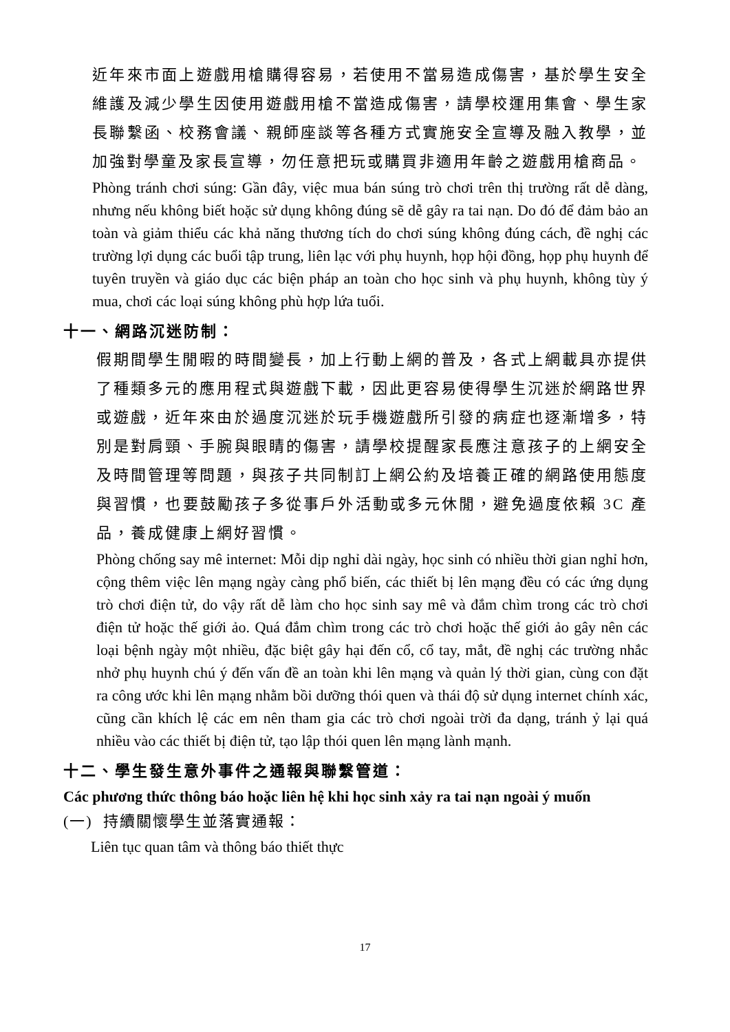近年來市面上遊戲用槍購得容易，若使用不當易造成傷害，基於學生安全維護及減少學生因使用遊戲用槍不當造成傷害，請學校運用集會、學生家長聯繫函、校務會議、親師座談等各種方式實施安全宣導及融入教學，並加強對學童及家長宣導，勿任意把玩或購買非適用年齡之遊戲用槍商品。
Phòng tránh chơi súng: Gần đây, việc mua bán súng trò chơi trên thị trường rất dễ dàng, nhưng nếu không biết hoặc sử dụng không đúng sẽ dễ gây ra tai nạn. Do đó để đảm bảo an toàn và giảm thiểu các khả năng thương tích do chơi súng không đúng cách, đề nghị các trường lợi dụng các buổi tập trung, liên lạc với phụ huynh, họp hội đồng, họp phụ huynh để tuyên truyền và giáo dục các biện pháp an toàn cho học sinh và phụ huynh, không tùy ý mua, chơi các loại súng không phù hợp lứa tuổi.
十一、網路沉迷防制：
假期間學生閒暇的時間變長，加上行動上網的普及，各式上網載具亦提供了種類多元的應用程式與遊戲下載，因此更容易使得學生沉迷於網路世界或遊戲，近年來由於過度沉迷於玩手機遊戲所引發的病症也逐漸增多，特別是對肩頸、手腕與眼睛的傷害，請學校提醒家長應注意孩子的上網安全及時間管理等問題，與孩子共同制訂上網公約及培養正確的網路使用態度與習慣，也要鼓勵孩子多從事戶外活動或多元休閒，避免過度依賴 3C 產品，養成健康上網好習慣。
Phòng chống say mê internet: Mỗi dịp nghỉ dài ngày, học sinh có nhiều thời gian nghỉ hơn, cộng thêm việc lên mạng ngày càng phổ biến, các thiết bị lên mạng đều có các ứng dụng trò chơi điện tử, do vậy rất dễ làm cho học sinh say mê và đắm chìm trong các trò chơi điện tử hoặc thế giới ảo. Quá đắm chìm trong các trò chơi hoặc thế giới ảo gây nên các loại bệnh ngày một nhiều, đặc biệt gây hại đến cổ, cổ tay, mắt, đề nghị các trường nhắc nhở phụ huynh chú ý đến vấn đề an toàn khi lên mạng và quản lý thời gian, cùng con đặt ra công ước khi lên mạng nhằm bồi dưỡng thói quen và thái độ sử dụng internet chính xác, cũng cần khích lệ các em nên tham gia các trò chơi ngoài trời đa dạng, tránh ỷ lại quá nhiều vào các thiết bị điện tử, tạo lập thói quen lên mạng lành mạnh.
十二、學生發生意外事件之通報與聯繫管道：
Các phương thức thông báo hoặc liên hệ khi học sinh xảy ra tai nạn ngoài ý muốn
(一) 持續關懷學生並落實通報：
Liên tục quan tâm và thông báo thiết thực
17